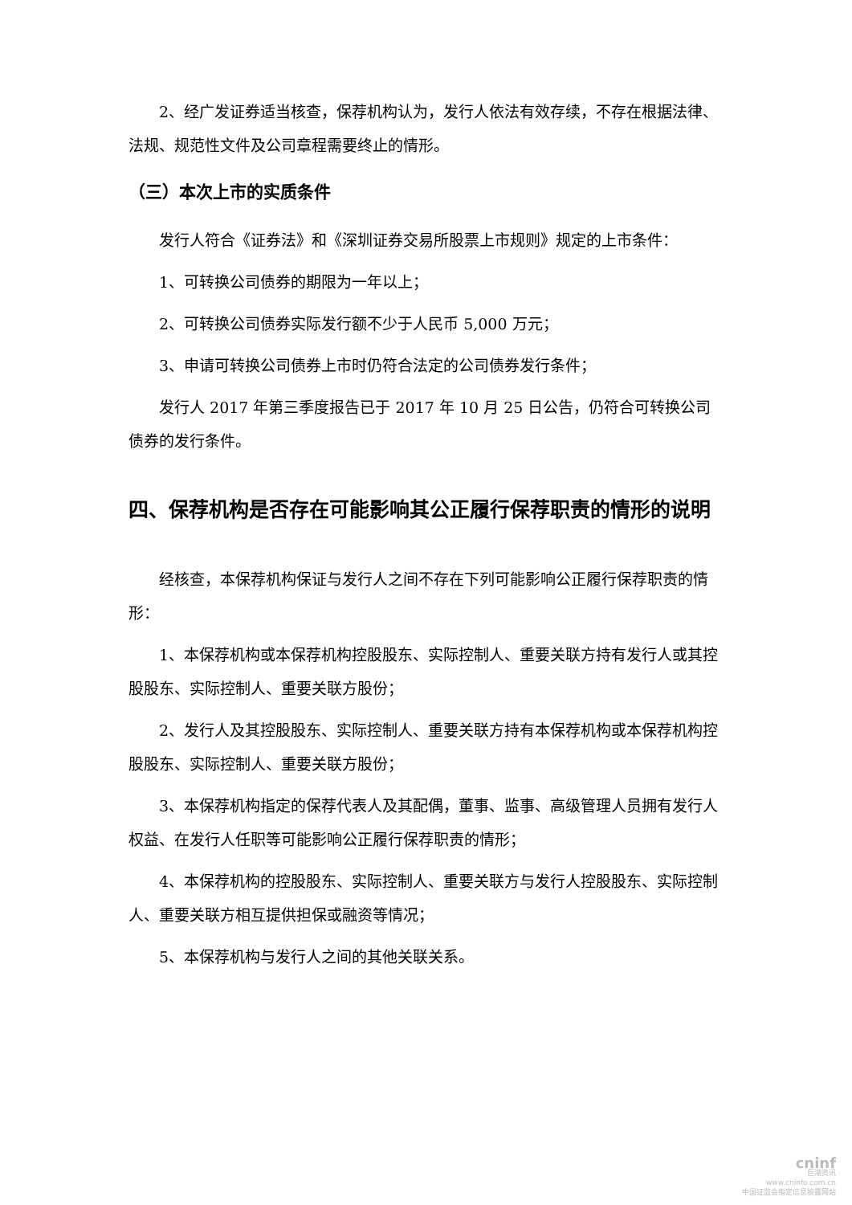2、经广发证券适当核查，保荐机构认为，发行人依法有效存续，不存在根据法律、法规、规范性文件及公司章程需要终止的情形。
（三）本次上市的实质条件
发行人符合《证券法》和《深圳证券交易所股票上市规则》规定的上市条件：
1、可转换公司债券的期限为一年以上；
2、可转换公司债券实际发行额不少于人民币 5,000 万元；
3、申请可转换公司债券上市时仍符合法定的公司债券发行条件；
发行人 2017 年第三季度报告已于 2017 年 10 月 25 日公告，仍符合可转换公司债券的发行条件。
四、保荐机构是否存在可能影响其公正履行保荐职责的情形的说明
经核查，本保荐机构保证与发行人之间不存在下列可能影响公正履行保荐职责的情形：
1、本保荐机构或本保荐机构控股股东、实际控制人、重要关联方持有发行人或其控股股东、实际控制人、重要关联方股份；
2、发行人及其控股股东、实际控制人、重要关联方持有本保荐机构或本保荐机构控股股东、实际控制人、重要关联方股份；
3、本保荐机构指定的保荐代表人及其配偶，董事、监事、高级管理人员拥有发行人权益、在发行人任职等可能影响公正履行保荐职责的情形；
4、本保荐机构的控股股东、实际控制人、重要关联方与发行人控股股东、实际控制人、重要关联方相互提供担保或融资等情况；
5、本保荐机构与发行人之间的其他关联关系。
cninf
巨潮资讯
www.cninfo.com.cn
中国证监会指定信息披露网站